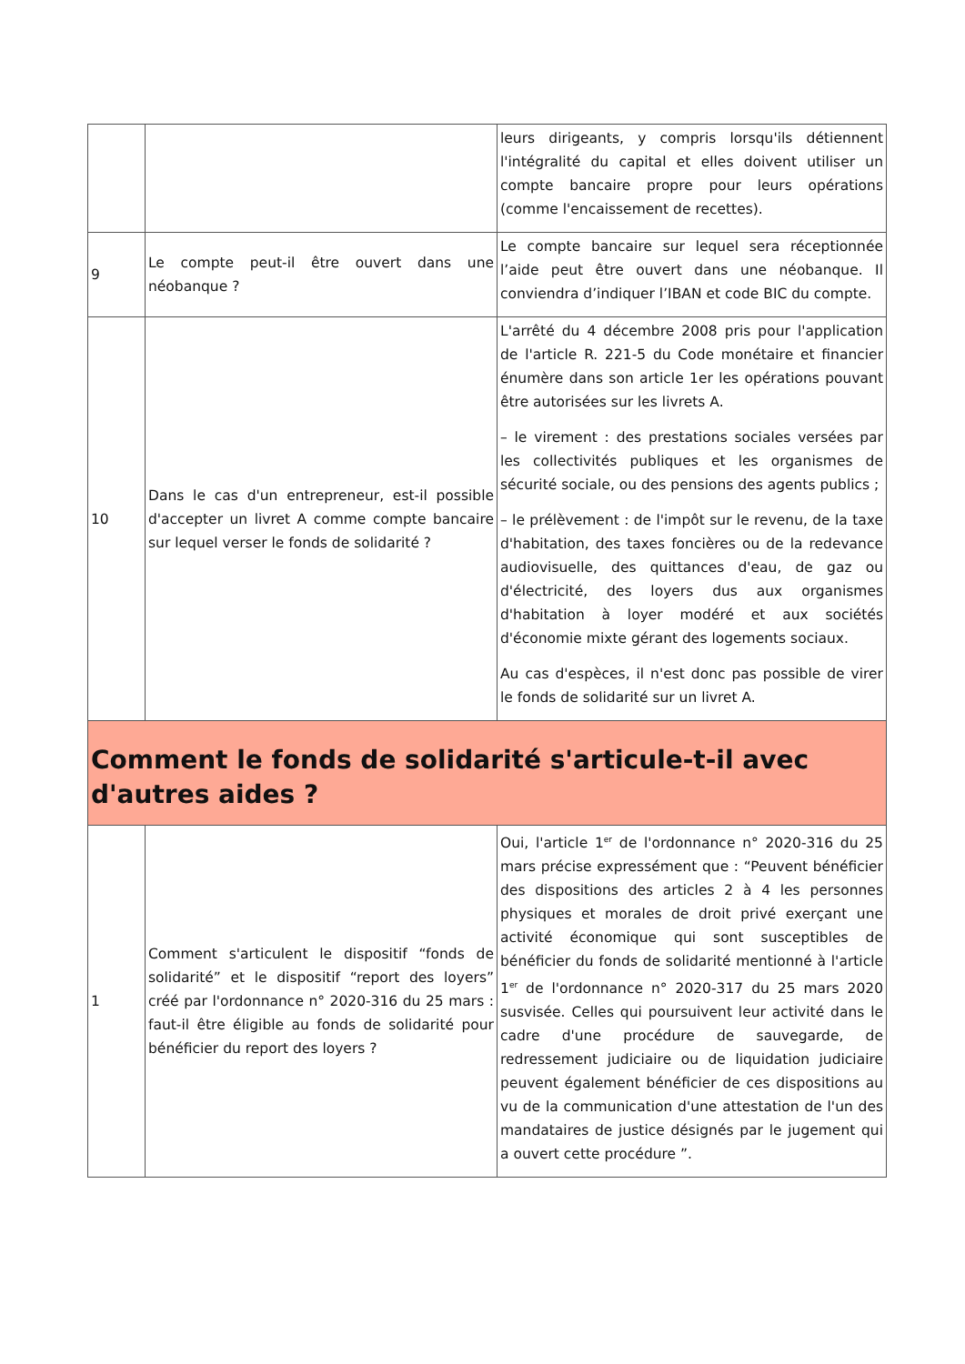| | | leurs dirigeants, y compris lorsqu'ils détiennent l'intégralité du capital et elles doivent utiliser un compte bancaire propre pour leurs opérations (comme l'encaissement de recettes). |
| 9 | Le compte peut-il être ouvert dans une néobanque ? | Le compte bancaire sur lequel sera réceptionnée l’aide peut être ouvert dans une néobanque. Il conviendra d’indiquer l’IBAN et code BIC du compte. |
| 10 | Dans le cas d'un entrepreneur, est-il possible d'accepter un livret A comme compte bancaire sur lequel verser le fonds de solidarité ? | L'arrêté du 4 décembre 2008 pris pour l'application de l'article R. 221-5 du Code monétaire et financier énumère dans son article 1er les opérations pouvant être autorisées sur les livrets A. – le virement : des prestations sociales versées par les collectivités publiques et les organismes de sécurité sociale, ou des pensions des agents publics ; – le prélèvement : de l'impôt sur le revenu, de la taxe d'habitation, des taxes foncières ou de la redevance audiovisuelle, des quittances d'eau, de gaz ou d'électricité, des loyers dus aux organismes d'habitation à loyer modéré et aux sociétés d'économie mixte gérant des logements sociaux. Au cas d'espèces, il n'est donc pas possible de virer le fonds de solidarité sur un livret A. |
| Comment le fonds de solidarité s'articule-t-il avec d'autres aides ? | | |
| 1 | Comment s'articulent le dispositif “fonds de solidarité” et le dispositif “report des loyers” créé par l'ordonnance n° 2020-316 du 25 mars : faut-il être éligible au fonds de solidarité pour bénéficier du report des loyers ? | Oui, l'article 1<sup>er</sup> de l'ordonnance n° 2020-316 du 25 mars précise expressément que : “Peuvent bénéficier des dispositions des articles 2 à 4 les personnes physiques et morales de droit privé exerçant une activité économique qui sont susceptibles de bénéficier du fonds de solidarité mentionné à l'article 1<sup>er</sup> de l'ordonnance n° 2020-317 du 25 mars 2020 susvisée. Celles qui poursuivent leur activité dans le cadre d'une procédure de sauvegarde, de redressement judiciaire ou de liquidation judiciaire peuvent également bénéficier de ces dispositions au vu de la communication d'une attestation de l'un des mandataires de justice désignés par le jugement qui a ouvert cette procédure ”. |